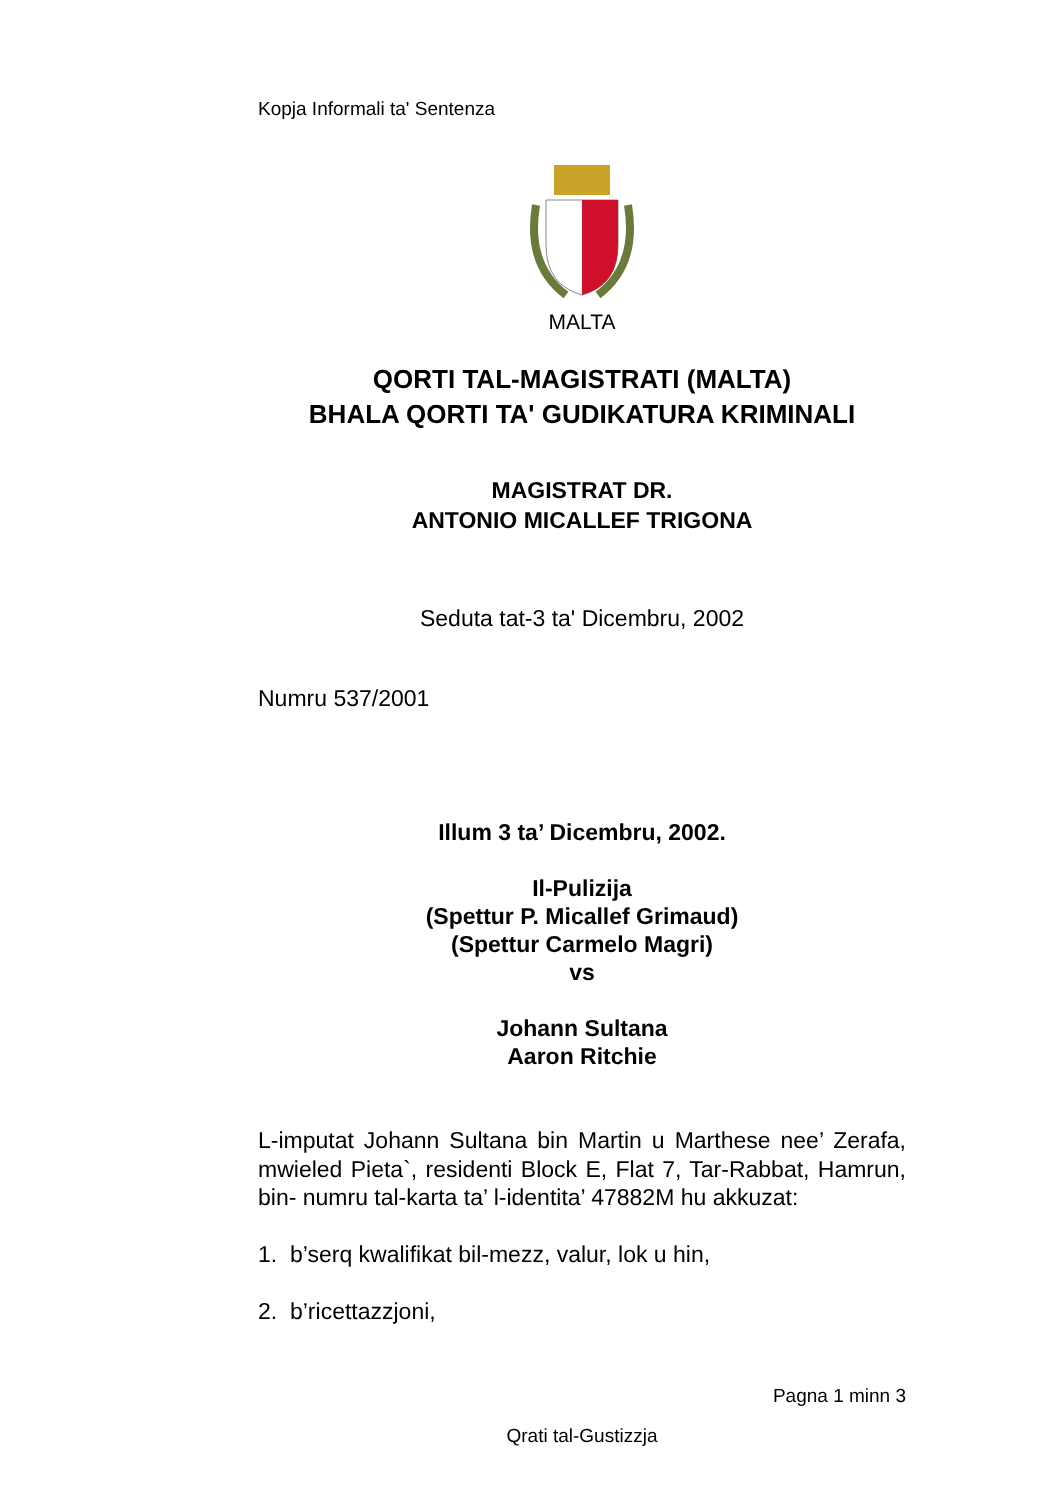Kopja Informali ta' Sentenza
MALTA
QORTI TAL-MAGISTRATI (MALTA)
BHALA QORTI TA' GUDIKATURA KRIMINALI
MAGISTRAT DR.
ANTONIO MICALLEF TRIGONA
Seduta tat-3 ta' Dicembru, 2002
Numru 537/2001
Illum 3 ta’ Dicembru, 2002.
Il-Pulizija
(Spettur P. Micallef Grimaud)
(Spettur Carmelo Magri)
vs
Johann Sultana
Aaron Ritchie
L-imputat Johann Sultana bin Martin u Marthese nee’ Zerafa, mwieled Pieta`, residenti Block E, Flat 7, Tar-Rabbat, Hamrun, bin- numru tal-karta ta’ l-identita’ 47882M hu akkuzat:
1. b’serq kwalifikat bil-mezz, valur, lok u hin,
2. b’ricettazzjoni,
Pagna 1 minn 3
Qrati tal-Gustizzja